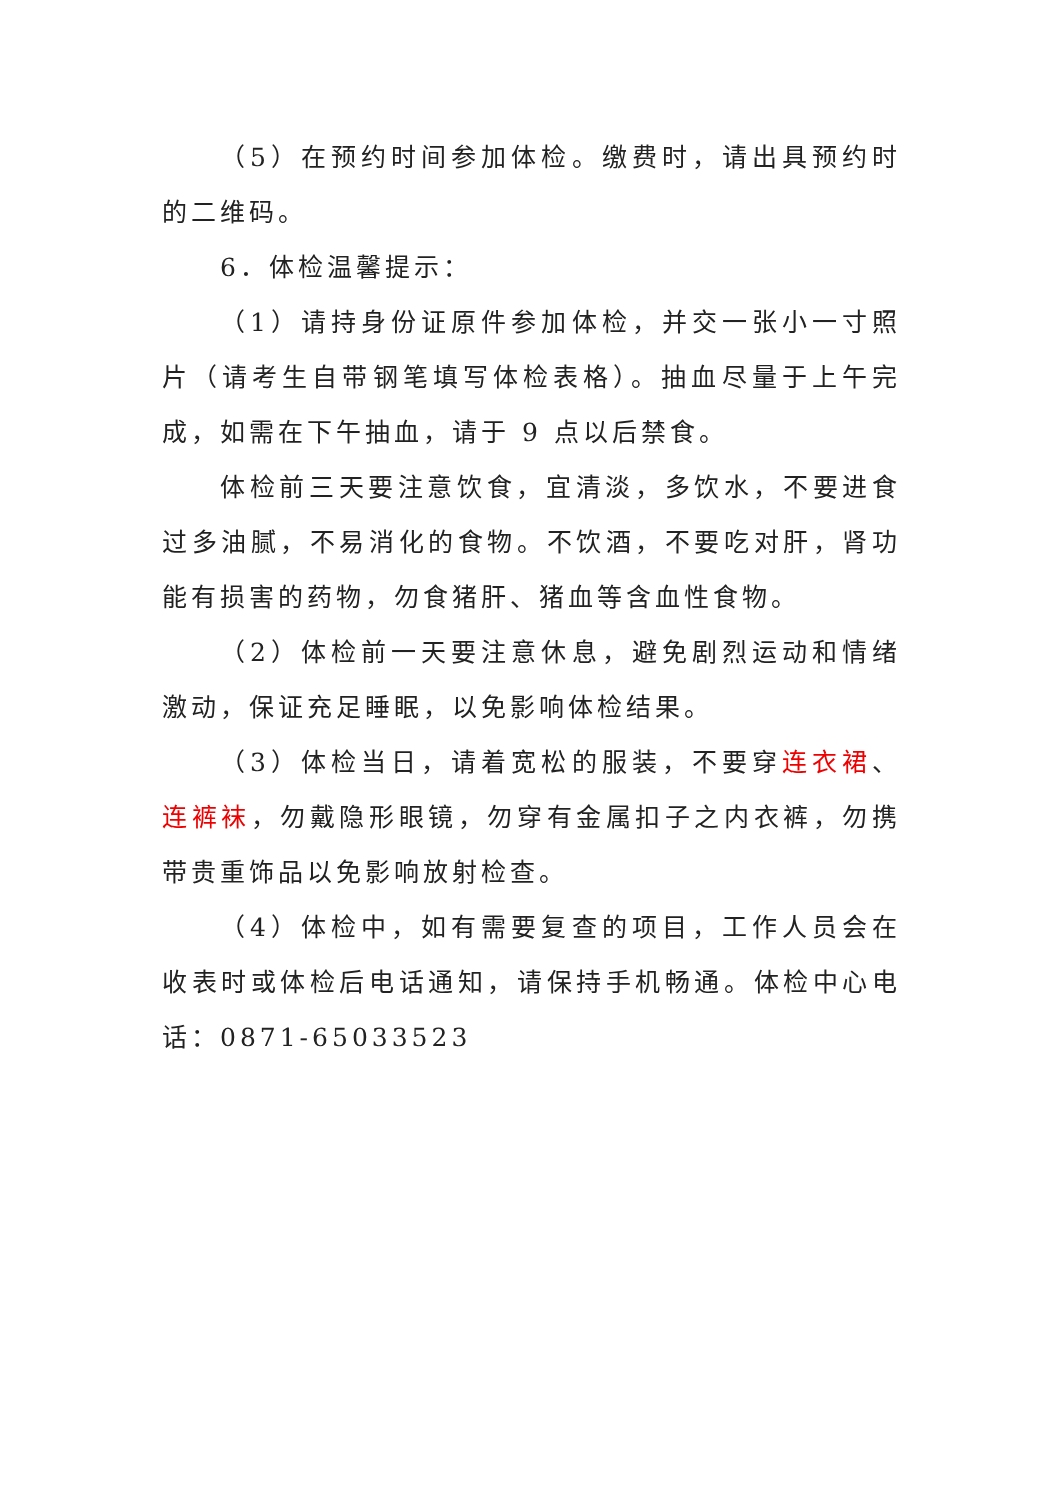（5）在预约时间参加体检。缴费时，请出具预约时的二维码。
6．体检温馨提示：
（1）请持身份证原件参加体检，并交一张小一寸照片（请考生自带钢笔填写体检表格）。抽血尽量于上午完成，如需在下午抽血，请于 9 点以后禁食。
体检前三天要注意饮食，宜清淡，多饮水，不要进食过多油腻，不易消化的食物。不饮酒，不要吃对肝，肾功能有损害的药物，勿食猪肝、猪血等含血性食物。
（2）体检前一天要注意休息，避免剧烈运动和情绪激动，保证充足睡眠，以免影响体检结果。
（3）体检当日，请着宽松的服装，不要穿连衣裙、连裤袜，勿戴隐形眼镜，勿穿有金属扣子之内衣裤，勿携带贵重饰品以免影响放射检查。
（4）体检中，如有需要复查的项目，工作人员会在收表时或体检后电话通知，请保持手机畅通。体检中心电话：0871-65033523